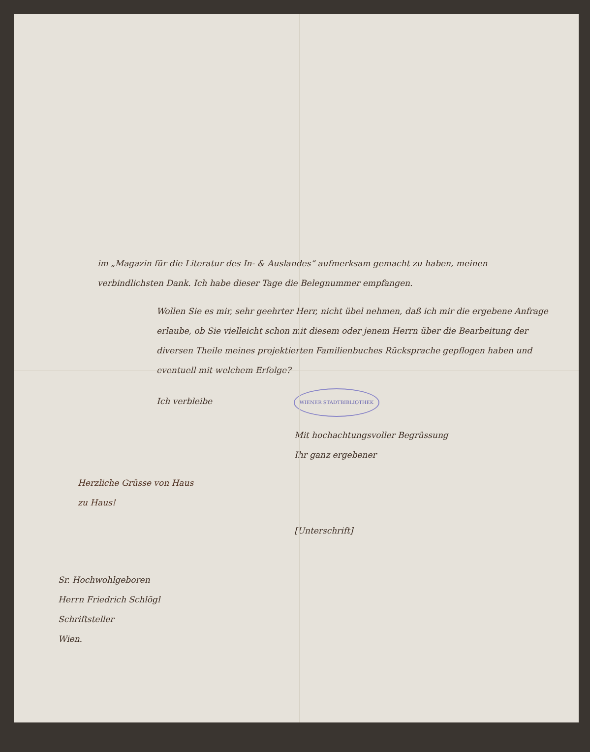im „Magazin für die Literatur des In- & Auslandes“ aufmerksam gemacht zu haben, meinen verbindlichsten Dank. Ich habe dieser Tage die Belegnummer empfangen.
Wollen Sie es mir, sehr geehrter Herr, nicht übel nehmen, daß ich mir die ergebene Anfrage erlaube, ob Sie vielleicht schon mit diesem oder jenem Herrn über die Bearbeitung der diversen Theile meines projektierten Familienbuches Rücksprache gepflogen haben und eventuell mit welchem Erfolge?
Ich verbleibe WIENER STADTBIBLIOTHEK
Mit hochachtungsvoller Begrüssung
Ihr ganz ergebener
Herzliche Grüsse von Haus
zu Haus!
[Unterschrift]
Sr. Hochwohlgeboren
Herrn Friedrich Schlögl
Schriftsteller
Wien.